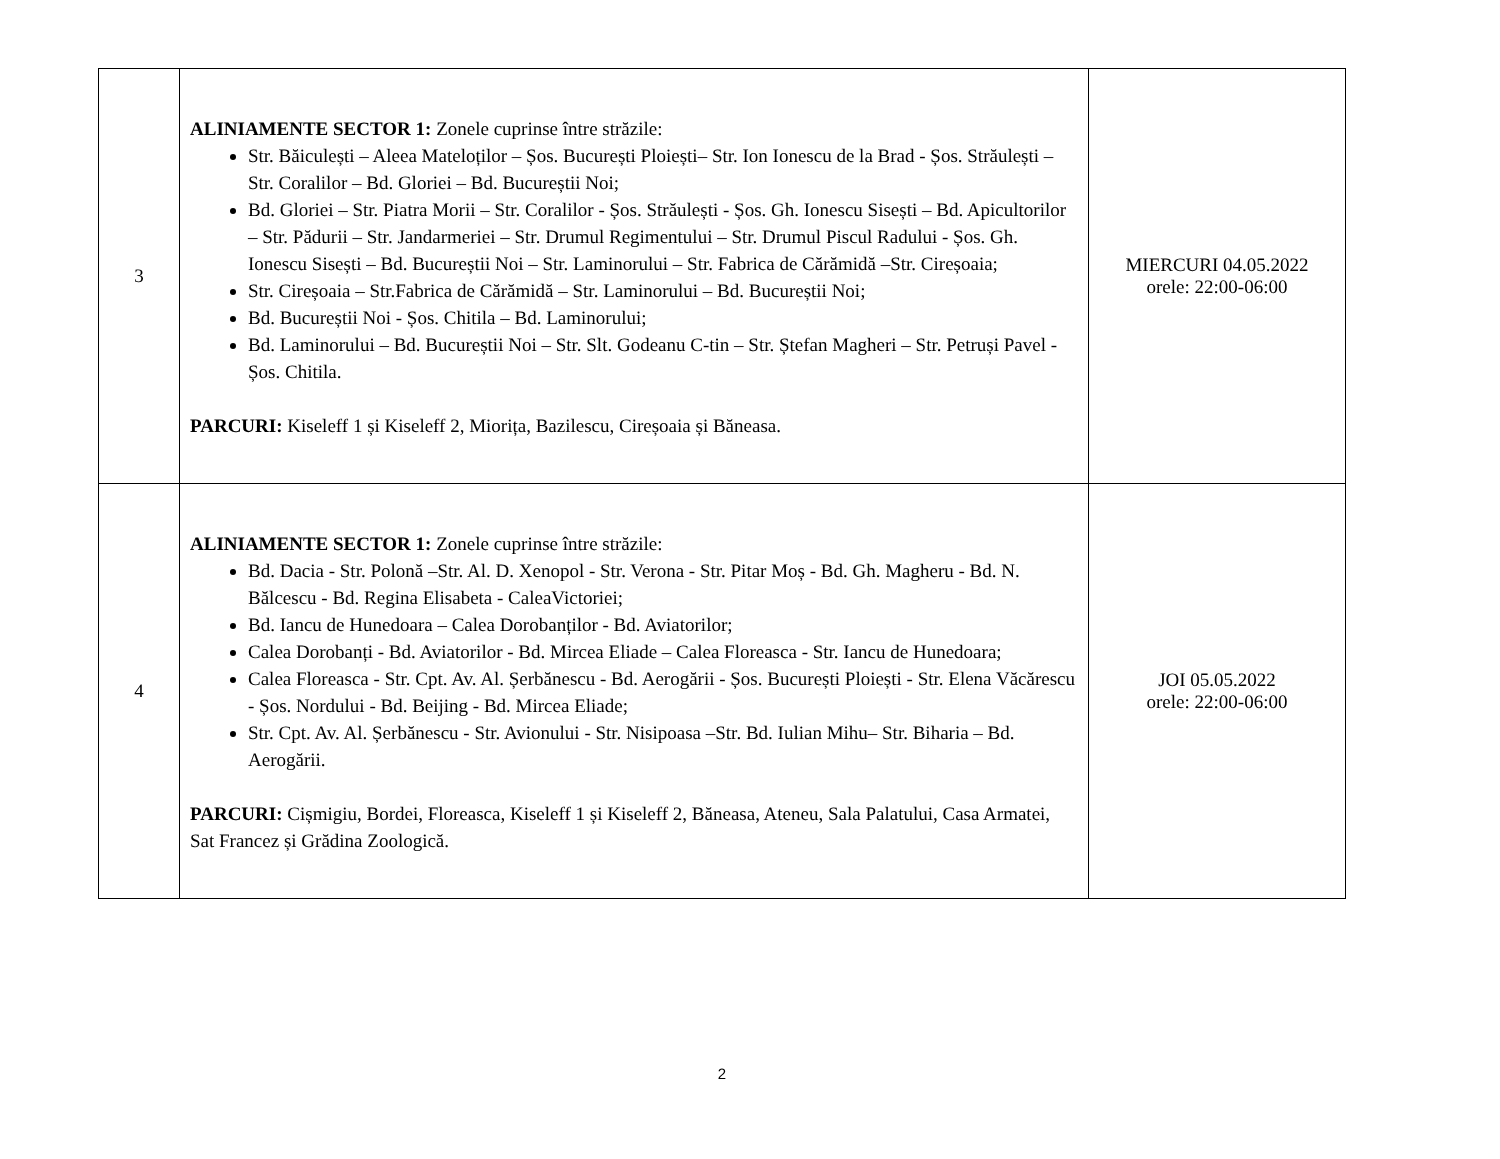| 3 | ALINIAMENTE SECTOR 1: Zonele cuprinse între străzile: Str. Băiculești – Aleea Mateloților – Șos. București Ploiești– Str. Ion Ionescu de la Brad - Șos. Străulești – Str. Coralilor – Bd. Gloriei – Bd. Bucureștii Noi; Bd. Gloriei – Str. Piatra Morii – Str. Coralilor - Șos. Străulești - Șos. Gh. Ionescu Sisești – Bd. Apicultorilor – Str. Pădurii – Str. Jandarmeriei – Str. Drumul Regimentului – Str. Drumul Piscul Radului - Șos. Gh. Ionescu Sisești – Bd. Bucureștii Noi – Str. Laminorului – Str. Fabrica de Cărămidă –Str. Cireșoaia; Str. Cireșoaia – Str.Fabrica de Cărămidă – Str. Laminorului – Bd. Bucureștii Noi; Bd. Bucureștii Noi - Șos. Chitila – Bd. Laminorului; Bd. Laminorului – Bd. Bucureștii Noi – Str. Slt. Godeanu C-tin – Str. Ștefan Magheri – Str. Petruși Pavel - Șos. Chitila. PARCURI: Kiseleff 1 și Kiseleff 2, Miorița, Bazilescu, Cireșoaia și Băneasa. | MIERCURI 04.05.2022 orele: 22:00-06:00 |
| 4 | ALINIAMENTE SECTOR 1: Zonele cuprinse între străzile: Bd. Dacia - Str. Polonă –Str. Al. D. Xenopol - Str. Verona - Str. Pitar Moș - Bd. Gh. Magheru - Bd. N. Bălcescu - Bd. Regina Elisabeta - CaleaVictoriei; Bd. Iancu de Hunedoara – Calea Dorobanților - Bd. Aviatorilor; Calea Dorobanți - Bd. Aviatorilor - Bd. Mircea Eliade – Calea Floreasca - Str. Iancu de Hunedoara; Calea Floreasca - Str. Cpt. Av. Al. Șerbănescu - Bd. Aerogării - Șos. București Ploiești - Str. Elena Văcărescu - Șos. Nordului - Bd. Beijing - Bd. Mircea Eliade; Str. Cpt. Av. Al. Șerbănescu - Str. Avionului - Str. Nisipoasa –Str. Bd. Iulian Mihu– Str. Biharia – Bd. Aerogării. PARCURI: Cișmigiu, Bordei, Floreasca, Kiseleff 1 și Kiseleff 2, Băneasa, Ateneu, Sala Palatului, Casa Armatei, Sat Francez și Grădina Zoologică. | JOI 05.05.2022 orele: 22:00-06:00 |
2